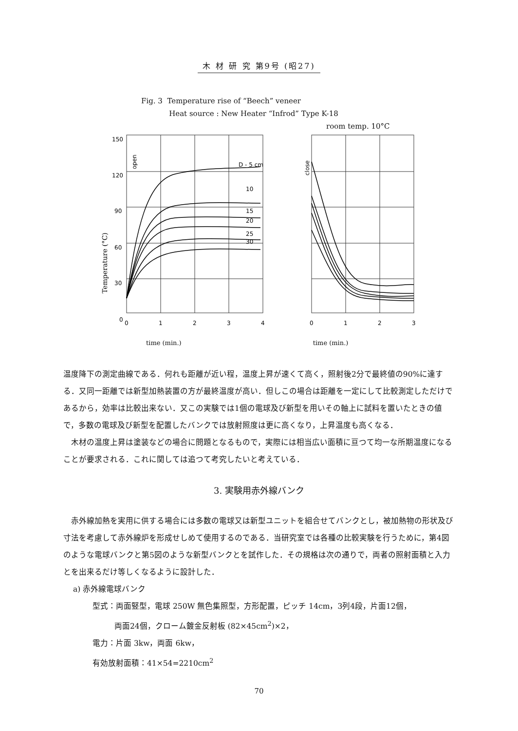木 材 研 究 第9号 (昭27)
Fig. 3 Temperature rise of “Beech” veneer
Heat source : New Heater “Infrod” Type K-18
room temp. 10°C
Temperature (°C)
150
120
90
60
30
0
D - 5 cm
10
15
20
25
30
open
close
0
1
2
3
4
0
1
2
3
time (min.) time (min.)
温度降下の測定曲線である．何れも距離が近い程，温度上昇が速くて高く，照射後2分で最終値の90%に達する．又同一距離では新型加熱装置の方が最終温度が高い．但しこの場合は距離を一定にして比較測定しただけであるから，効率は比較出来ない．又この実験では1個の電球及び新型を用いその軸上に試料を置いたときの値で，多数の電球及び新型を配置したバンクでは放射照度は更に高くなり，上昇温度も高くなる．
木材の温度上昇は塗装などの場合に問題となるもので，実際には相当広い面積に亘つて均一な所期温度になることが要求される．これに関しては追つて考究したいと考えている．
3. 実験用赤外線バンク
赤外線加熱を実用に供する場合には多数の電球又は新型ユニットを組合せてバンクとし，被加熱物の形状及び寸法を考慮して赤外線炉を形成せしめて使用するのである．当研究室では各種の比較実験を行うために，第4図のような電球バンクと第5図のような新型バンクとを試作した．その規格は次の通りで，両者の照射面積と入力とを出来るだけ等しくなるように設計した．
a) 赤外線電球バンク
型式：両面竪型，電球 250W 無色集照型，方形配置，ピッチ 14cm，3列4段，片面12個，
両面24個，クローム鍍金反射板 (82×45cm<sup>2</sup>)×2，
電力：片面 3kw，両面 6kw，
有効放射面積：41×54=2210cm<sup>2</sup>
70